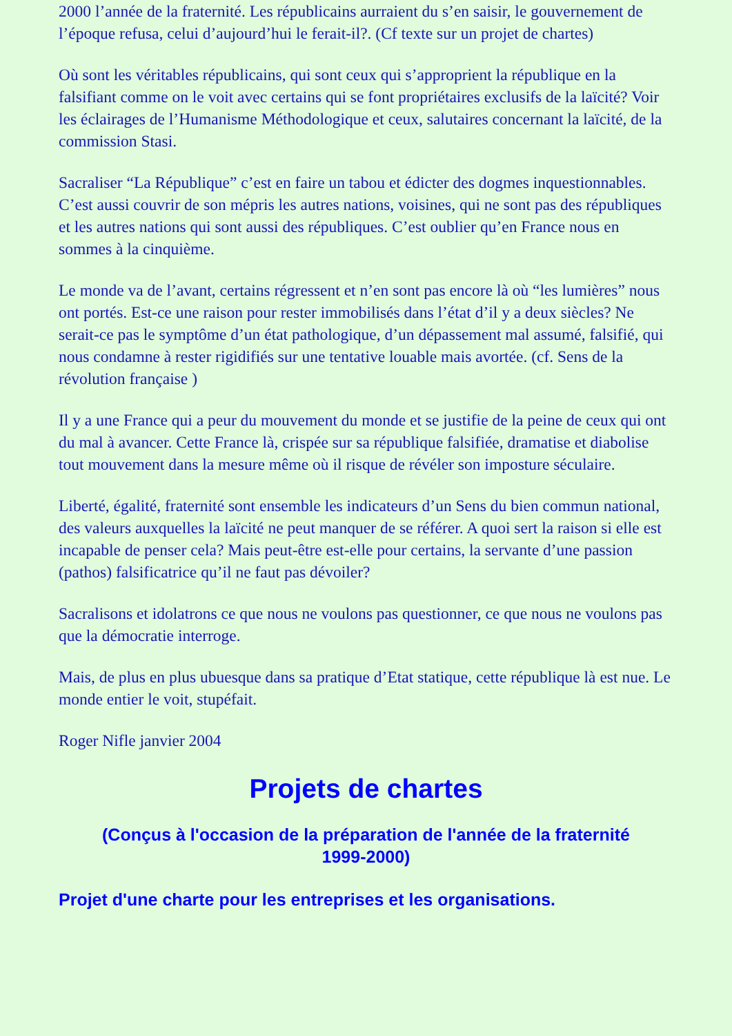2000 l’année de la fraternité. Les républicains aurraient du s’en saisir, le gouvernement de l’époque refusa, celui d’aujourd’hui le ferait-il?. (Cf texte sur un projet de chartes)
Où sont les véritables républicains, qui sont ceux qui s’approprient la république en la falsifiant comme on le voit avec certains qui se font propriétaires exclusifs de la laïcité? Voir les éclairages de l’Humanisme Méthodologique et ceux, salutaires concernant la laïcité, de la commission Stasi.
Sacraliser “La République” c’est en faire un tabou et édicter des dogmes inquestionnables. C’est aussi couvrir de son mépris les autres nations, voisines, qui ne sont pas des républiques et les autres nations qui sont aussi des républiques. C’est oublier qu’en France nous en sommes à la cinquième.
Le monde va de l’avant, certains régressent et n’en sont pas encore là où “les lumières” nous ont portés. Est-ce une raison pour rester immobilisés dans l’état d’il y a deux siècles? Ne serait-ce pas le symptôme d’un état pathologique, d’un dépassement mal assumé, falsifié, qui nous condamne à rester rigidifiés sur une tentative louable mais avortée. (cf. Sens de la révolution française )
Il y a une France qui a peur du mouvement du monde et se justifie de la peine de ceux qui ont du mal à avancer. Cette France là, crispée sur sa république falsifiée, dramatise et diabolise tout mouvement dans la mesure même où il risque de révéler son imposture séculaire.
Liberté, égalité, fraternité sont ensemble les indicateurs d’un Sens du bien commun national, des valeurs auxquelles la laïcité ne peut manquer de se référer. A quoi sert la raison si elle est incapable de penser cela? Mais peut-être est-elle pour certains, la servante d’une passion (pathos) falsificatrice qu’il ne faut pas dévoiler?
Sacralisons et idolatrons ce que nous ne voulons pas questionner, ce que nous ne voulons pas que la démocratie interroge.
Mais, de plus en plus ubuesque dans sa pratique d’Etat statique, cette république là est nue. Le monde entier le voit, stupéfait.
Roger Nifle janvier 2004
Projets de chartes
(Conçus à l'occasion de la préparation de l'année de la fraternité 1999-2000)
Projet d'une charte pour les entreprises et les organisations.